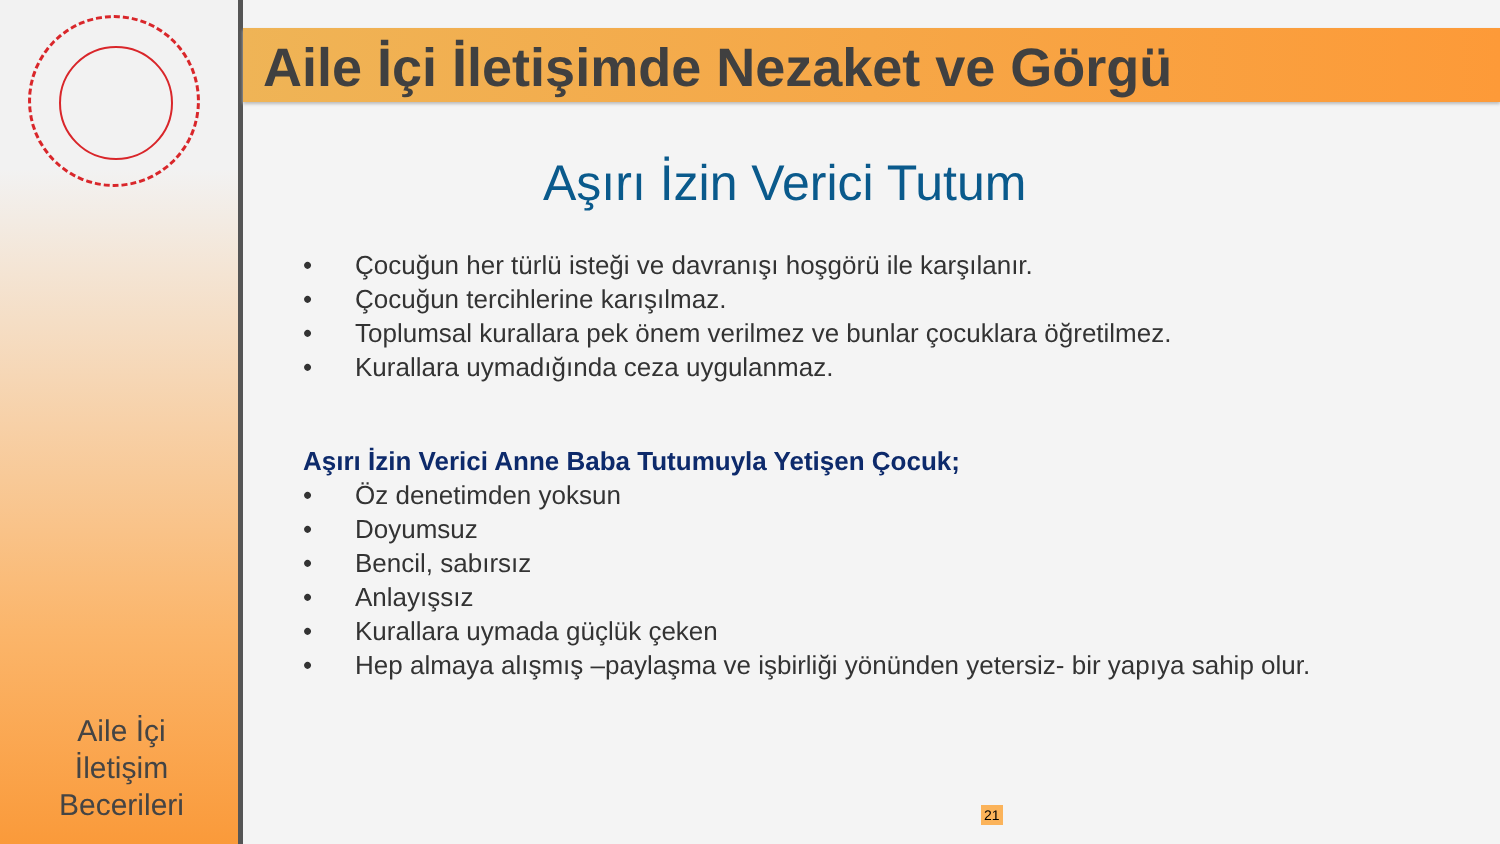Aile İçi
İletişim
Becerileri
Aile İçi İletişimde Nezaket ve Görgü
Aşırı İzin Verici Tutum
• Çocuğun her türlü isteği ve davranışı hoşgörü ile karşılanır.
• Çocuğun tercihlerine karışılmaz.
• Toplumsal kurallara pek önem verilmez ve bunlar çocuklara öğretilmez.
• Kurallara uymadığında ceza uygulanmaz.
Aşırı İzin Verici Anne Baba Tutumuyla Yetişen Çocuk;
• Öz denetimden yoksun
• Doyumsuz
• Bencil, sabırsız
• Anlayışsız
• Kurallara uymada güçlük çeken
• Hep almaya alışmış –paylaşma ve işbirliği yönünden yetersiz- bir yapıya sahip olur.
21